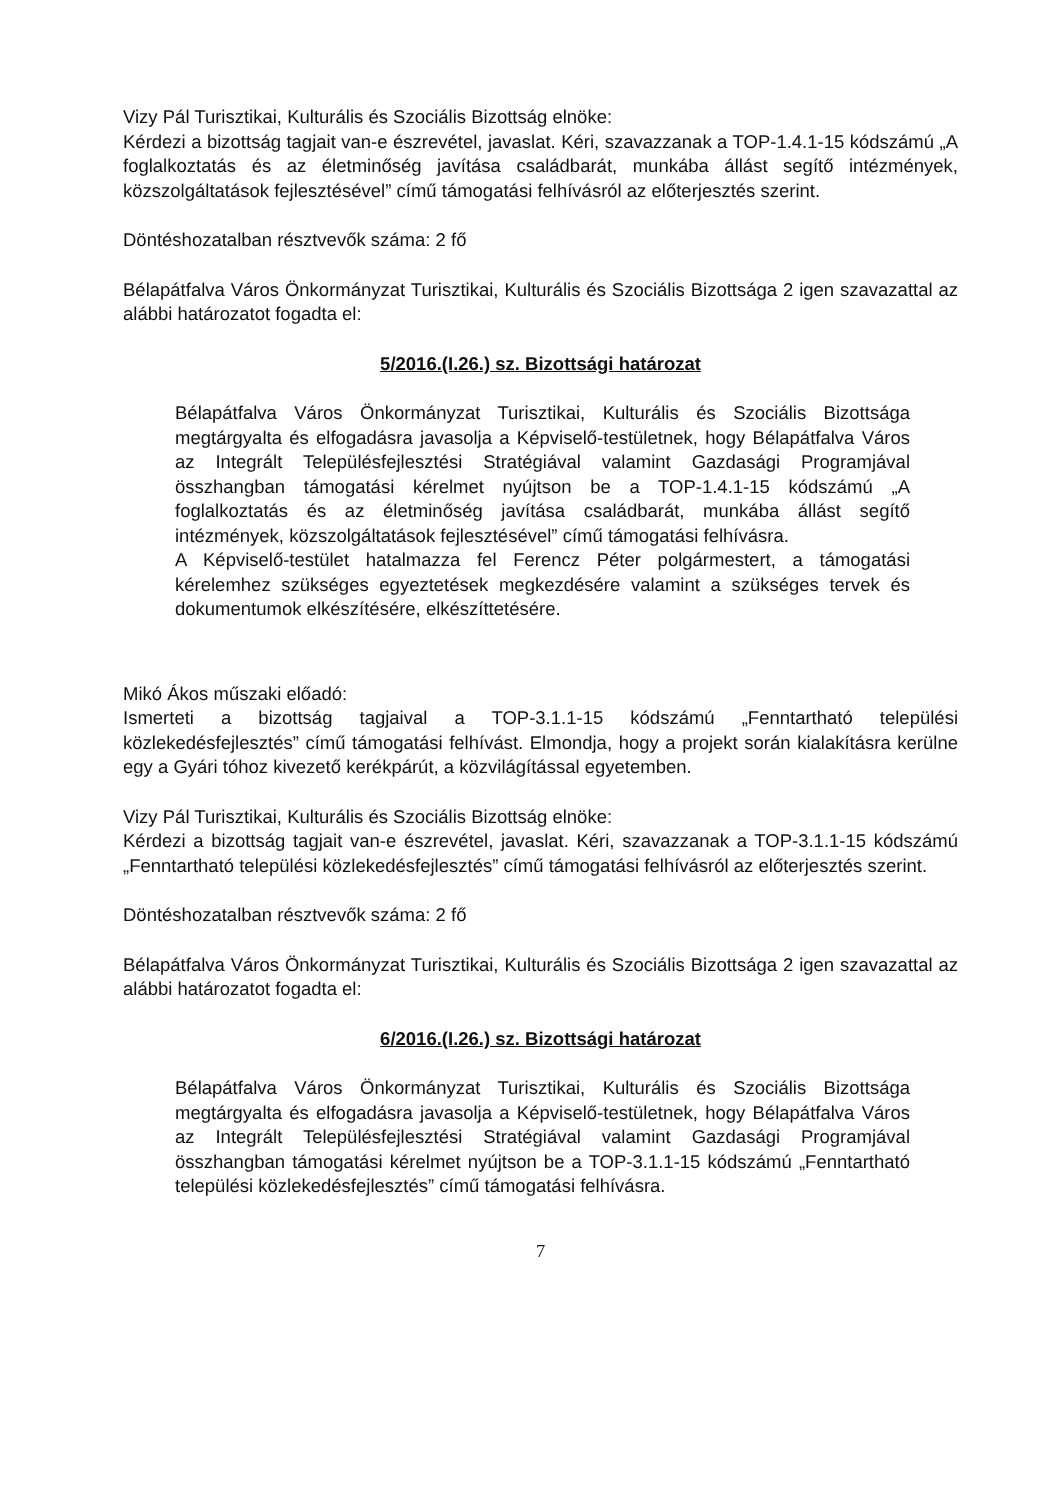Vizy Pál Turisztikai, Kulturális és Szociális Bizottság elnöke:
Kérdezi a bizottság tagjait van-e észrevétel, javaslat. Kéri, szavazzanak a TOP-1.4.1-15 kódszámú „A foglalkoztatás és az életminőség javítása családbarát, munkába állást segítő intézmények, közszolgáltatások fejlesztésével” című támogatási felhívásról az előterjesztés szerint.
Döntéshozatalban résztvevők száma: 2 fő
Bélapátfalva Város Önkormányzat Turisztikai, Kulturális és Szociális Bizottsága 2 igen szavazattal az alábbi határozatot fogadta el:
5/2016.(I.26.) sz. Bizottsági határozat
Bélapátfalva Város Önkormányzat Turisztikai, Kulturális és Szociális Bizottsága megtárgyalta és elfogadásra javasolja a Képviselő-testületnek, hogy Bélapátfalva Város az Integrált Településfejlesztési Stratégiával valamint Gazdasági Programjával összhangban támogatási kérelmet nyújtson be a TOP-1.4.1-15 kódszámú „A foglalkoztatás és az életminőség javítása családbarát, munkába állást segítő intézmények, közszolgáltatások fejlesztésével” című támogatási felhívásra.
A Képviselő-testület hatalmazza fel Ferencz Péter polgármestert, a támogatási kérelemhez szükséges egyeztetések megkezdésére valamint a szükséges tervek és dokumentumok elkészítésére, elkészíttetésére.
Mikó Ákos műszaki előadó:
Ismerteti a bizottság tagjaival a TOP-3.1.1-15 kódszámú „Fenntartható települési közlekedésfejlesztés” című támogatási felhívást. Elmondja, hogy a projekt során kialakításra kerülne egy a Gyári tóhoz kivezető kerékpárút, a közvilágítással egyetemben.
Vizy Pál Turisztikai, Kulturális és Szociális Bizottság elnöke:
Kérdezi a bizottság tagjait van-e észrevétel, javaslat. Kéri, szavazzanak a TOP-3.1.1-15 kódszámú „Fenntartható települési közlekedésfejlesztés” című támogatási felhívásról az előterjesztés szerint.
Döntéshozatalban résztvevők száma: 2 fő
Bélapátfalva Város Önkormányzat Turisztikai, Kulturális és Szociális Bizottsága 2 igen szavazattal az alábbi határozatot fogadta el:
6/2016.(I.26.) sz. Bizottsági határozat
Bélapátfalva Város Önkormányzat Turisztikai, Kulturális és Szociális Bizottsága megtárgyalta és elfogadásra javasolja a Képviselő-testületnek, hogy Bélapátfalva Város az Integrált Településfejlesztési Stratégiával valamint Gazdasági Programjával összhangban támogatási kérelmet nyújtson be a TOP-3.1.1-15 kódszámú „Fenntartható települési közlekedésfejlesztés” című támogatási felhívásra.
7